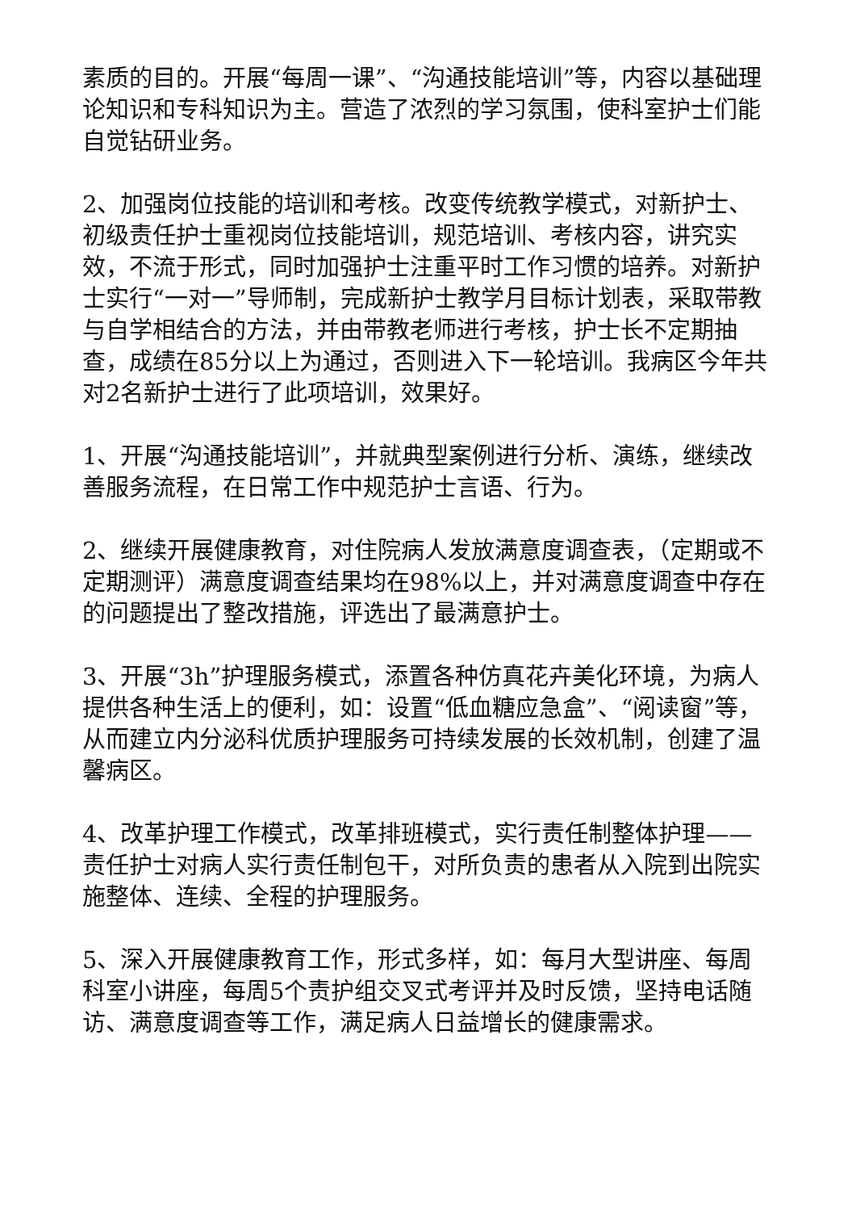素质的目的。开展“每周一课”、“沟通技能培训”等，内容以基础理论知识和专科知识为主。营造了浓烈的学习氛围，使科室护士们能自觉钻研业务。
2、加强岗位技能的培训和考核。改变传统教学模式，对新护士、初级责任护士重视岗位技能培训，规范培训、考核内容，讲究实效，不流于形式，同时加强护士注重平时工作习惯的培养。对新护士实行“一对一”导师制，完成新护士教学月目标计划表，采取带教与自学相结合的方法，并由带教老师进行考核，护士长不定期抽查，成绩在85分以上为通过，否则进入下一轮培训。我病区今年共对2名新护士进行了此项培训，效果好。
1、开展“沟通技能培训”，并就典型案例进行分析、演练，继续改善服务流程，在日常工作中规范护士言语、行为。
2、继续开展健康教育，对住院病人发放满意度调查表，（定期或不定期测评）满意度调查结果均在98%以上，并对满意度调查中存在的问题提出了整改措施，评选出了最满意护士。
3、开展“3h”护理服务模式，添置各种仿真花卉美化环境，为病人提供各种生活上的便利，如：设置“低血糖应急盒”、“阅读窗”等，从而建立内分泌科优质护理服务可持续发展的长效机制，创建了温馨病区。
4、改革护理工作模式，改革排班模式，实行责任制整体护理——责任护士对病人实行责任制包干，对所负责的患者从入院到出院实施整体、连续、全程的护理服务。
5、深入开展健康教育工作，形式多样，如：每月大型讲座、每周科室小讲座，每周5个责护组交叉式考评并及时反馈，坚持电话随访、满意度调查等工作，满足病人日益增长的健康需求。